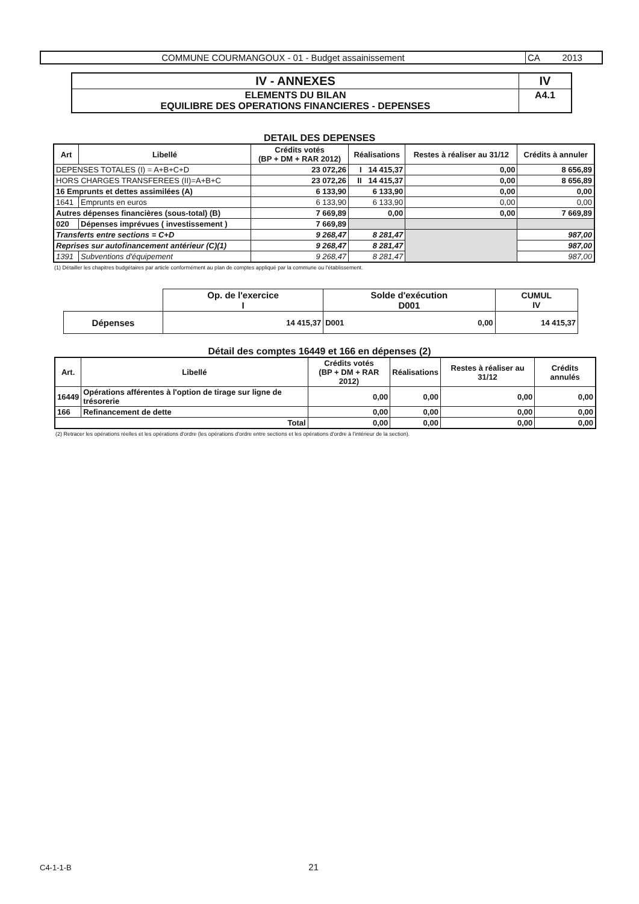| COMMUNE COURMANGOUX - 01 - Budget assainissement | CA 2013 |
| IV - ANNEXES | IV |
| ELEMENTS DU BILAN EQUILIBRE DES OPERATIONS FINANCIERES - DEPENSES | A4.1 |
DETAIL DES DEPENSES
| Art | Libellé | Crédits votés (BP + DM + RAR 2012) | Réalisations | Restes à réaliser au 31/12 | Crédits à annuler |
| --- | --- | --- | --- | --- | --- |
| DEPENSES TOTALES (I) = A+B+C+D | | 23 072,26 | I 14 415,37 | 0,00 | 8 656,89 |
| HORS CHARGES TRANSFEREES (II)=A+B+C | | 23 072,26 | II 14 415,37 | 0,00 | 8 656,89 |
| 16 Emprunts et dettes assimilées (A) | | 6 133,90 | 6 133,90 | 0,00 | 0,00 |
| 1641 | Emprunts en euros | 6 133,90 | 6 133,90 | 0,00 | 0,00 |
| Autres dépenses financières (sous-total) (B) | | 7 669,89 | 0,00 | 0,00 | 7 669,89 |
| 020 | Dépenses imprévues ( investissement ) | 7 669,89 | | | |
| Transferts entre sections = C+D | | 9 268,47 | 8 281,47 | | 987,00 |
| Reprises sur autofinancement antérieur (C)(1) | | 9 268,47 | 8 281,47 | | 987,00 |
| 1391 | Subventions d'équipement | 9 268,47 | 8 281,47 | | 987,00 |
(1) Détailler les chapitres budgétaires par article conformément au plan de comptes appliqué par la commune ou l'établissement.
| | Op. de l'exercice I | Solde d'exécution D001 | CUMUL IV |
| Dépenses | 14 415,37 | D001 0,00 | 14 415,37 |
Détail des comptes 16449 et 166 en dépenses (2)
| Art. | Libellé | Crédits votés (BP + DM + RAR 2012) | Réalisations | Restes à réaliser au 31/12 | Crédits annulés |
| --- | --- | --- | --- | --- | --- |
| 16449 | Opérations afférentes à l'option de tirage sur ligne de trésorerie | 0,00 | 0,00 | 0,00 | 0,00 |
| 166 | Refinancement de dette | 0,00 | 0,00 | 0,00 | 0,00 |
| Total | | 0,00 | 0,00 | 0,00 | 0,00 |
(2) Retracer les opérations réelles et les opérations d'ordre (les opérations d'ordre entre sections et les opérations d'ordre à l'intérieur de la section).
C4-1-1-B 21